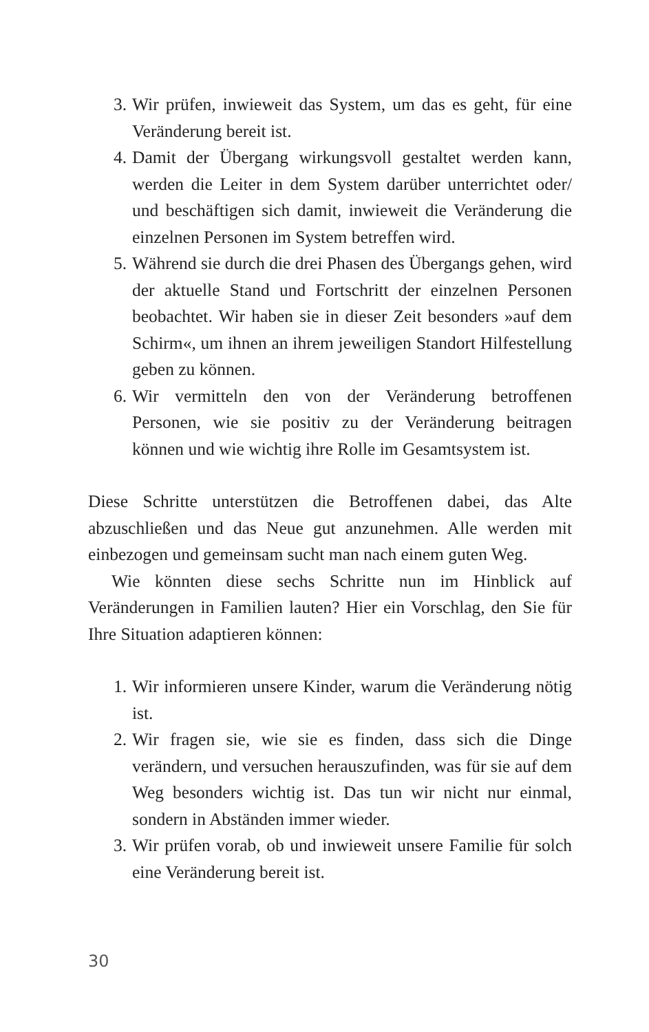3. Wir prüfen, inwieweit das System, um das es geht, für eine Veränderung bereit ist.
4. Damit der Übergang wirkungsvoll gestaltet werden kann, werden die Leiter in dem System darüber unterrichtet oder/ und beschäftigen sich damit, inwieweit die Veränderung die einzelnen Personen im System betreffen wird.
5. Während sie durch die drei Phasen des Übergangs gehen, wird der aktuelle Stand und Fortschritt der einzelnen Personen beobachtet. Wir haben sie in dieser Zeit besonders »auf dem Schirm«, um ihnen an ihrem jeweiligen Standort Hilfestellung geben zu können.
6. Wir vermitteln den von der Veränderung betroffenen Personen, wie sie positiv zu der Veränderung beitragen können und wie wichtig ihre Rolle im Gesamtsystem ist.
Diese Schritte unterstützen die Betroffenen dabei, das Alte abzuschließen und das Neue gut anzunehmen. Alle werden mit einbezogen und gemeinsam sucht man nach einem guten Weg.
Wie könnten diese sechs Schritte nun im Hinblick auf Veränderungen in Familien lauten? Hier ein Vorschlag, den Sie für Ihre Situation adaptieren können:
1. Wir informieren unsere Kinder, warum die Veränderung nötig ist.
2. Wir fragen sie, wie sie es finden, dass sich die Dinge verändern, und versuchen herauszufinden, was für sie auf dem Weg besonders wichtig ist. Das tun wir nicht nur einmal, sondern in Abständen immer wieder.
3. Wir prüfen vorab, ob und inwieweit unsere Familie für solch eine Veränderung bereit ist.
30